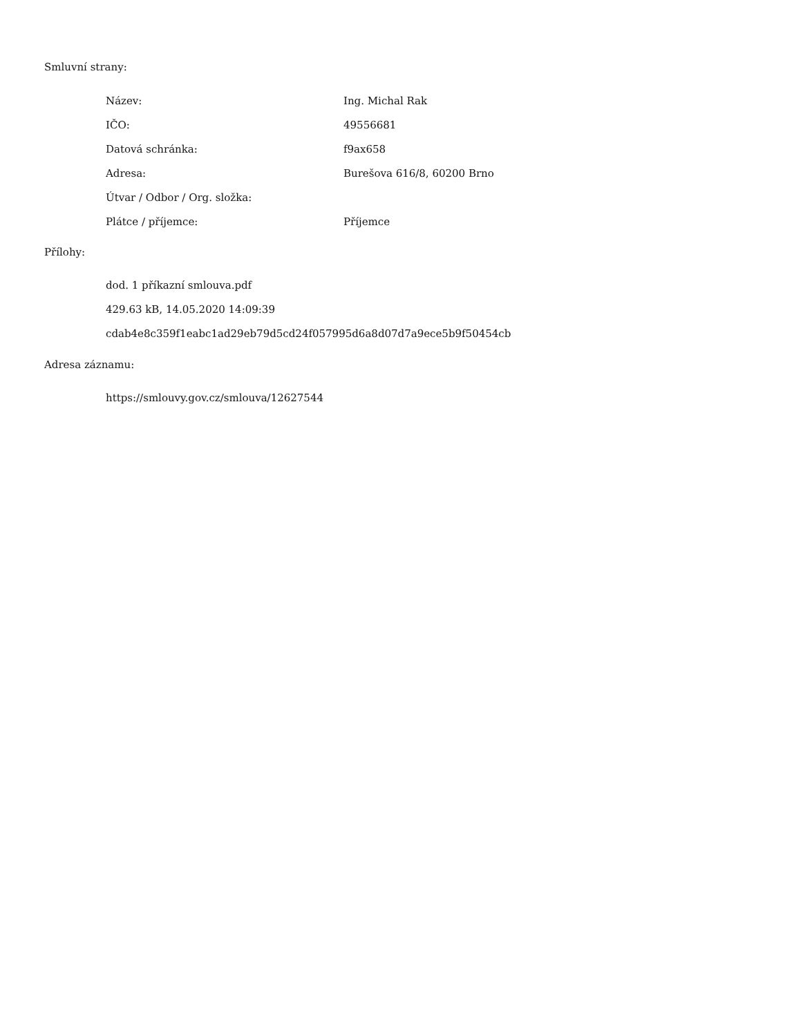Smluvní strany:
| Název: | Ing. Michal Rak |
| IČO: | 49556681 |
| Datová schránka: | f9ax658 |
| Adresa: | Burešova 616/8, 60200 Brno |
| Útvar / Odbor / Org. složka: | |
| Plátce / příjemce: | Příjemce |
Přílohy:
dod. 1 příkazní smlouva.pdf
429.63 kB, 14.05.2020 14:09:39
cdab4e8c359f1eabc1ad29eb79d5cd24f057995d6a8d07d7a9ece5b9f50454cb
Adresa záznamu:
https://smlouvy.gov.cz/smlouva/12627544